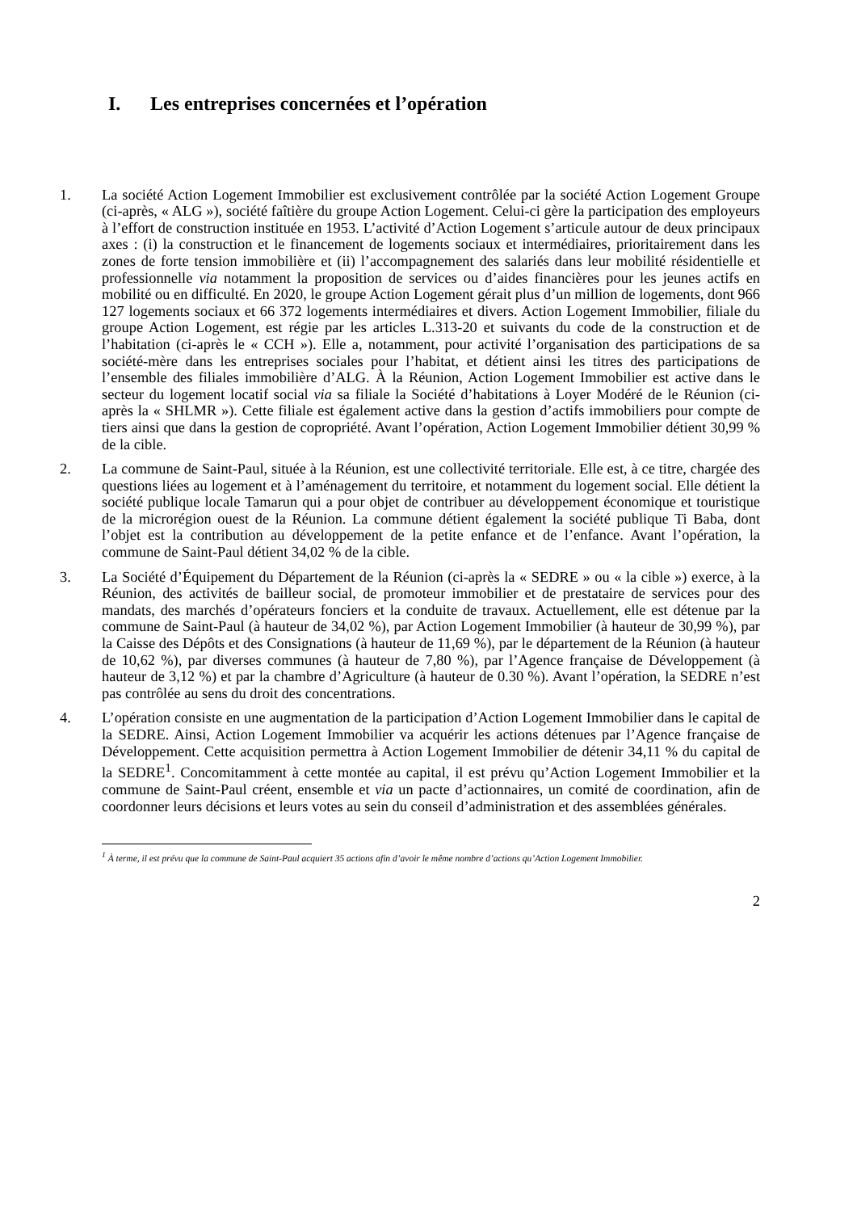I. Les entreprises concernées et l’opération
1. La société Action Logement Immobilier est exclusivement contrôlée par la société Action Logement Groupe (ci-après, « ALG »), société faîtière du groupe Action Logement. Celui-ci gère la participation des employeurs à l’effort de construction instituée en 1953. L’activité d’Action Logement s’articule autour de deux principaux axes : (i) la construction et le financement de logements sociaux et intermédiaires, prioritairement dans les zones de forte tension immobilière et (ii) l’accompagnement des salariés dans leur mobilité résidentielle et professionnelle via notamment la proposition de services ou d’aides financières pour les jeunes actifs en mobilité ou en difficulté. En 2020, le groupe Action Logement gérait plus d’un million de logements, dont 966 127 logements sociaux et 66 372 logements intermédiaires et divers. Action Logement Immobilier, filiale du groupe Action Logement, est régie par les articles L.313-20 et suivants du code de la construction et de l’habitation (ci-après le « CCH »). Elle a, notamment, pour activité l’organisation des participations de sa société-mère dans les entreprises sociales pour l’habitat, et détient ainsi les titres des participations de l’ensemble des filiales immobilière d’ALG. À la Réunion, Action Logement Immobilier est active dans le secteur du logement locatif social via sa filiale la Société d’habitations à Loyer Modéré de le Réunion (ci-après la « SHLMR »). Cette filiale est également active dans la gestion d’actifs immobiliers pour compte de tiers ainsi que dans la gestion de copropriété. Avant l’opération, Action Logement Immobilier détient 30,99 % de la cible.
2. La commune de Saint-Paul, située à la Réunion, est une collectivité territoriale. Elle est, à ce titre, chargée des questions liées au logement et à l’aménagement du territoire, et notamment du logement social. Elle détient la société publique locale Tamarun qui a pour objet de contribuer au développement économique et touristique de la microrégion ouest de la Réunion. La commune détient également la société publique Ti Baba, dont l’objet est la contribution au développement de la petite enfance et de l’enfance. Avant l’opération, la commune de Saint-Paul détient 34,02 % de la cible.
3. La Société d’Équipement du Département de la Réunion (ci-après la « SEDRE » ou « la cible ») exerce, à la Réunion, des activités de bailleur social, de promoteur immobilier et de prestataire de services pour des mandats, des marchés d’opérateurs fonciers et la conduite de travaux. Actuellement, elle est détenue par la commune de Saint-Paul (à hauteur de 34,02 %), par Action Logement Immobilier (à hauteur de 30,99 %), par la Caisse des Dépôts et des Consignations (à hauteur de 11,69 %), par le département de la Réunion (à hauteur de 10,62 %), par diverses communes (à hauteur de 7,80 %), par l’Agence française de Développement (à hauteur de 3,12 %) et par la chambre d’Agriculture (à hauteur de 0.30 %). Avant l’opération, la SEDRE n’est pas contrôlée au sens du droit des concentrations.
4. L’opération consiste en une augmentation de la participation d’Action Logement Immobilier dans le capital de la SEDRE. Ainsi, Action Logement Immobilier va acquérir les actions détenues par l’Agence française de Développement. Cette acquisition permettra à Action Logement Immobilier de détenir 34,11 % du capital de la SEDRE<sup>1</sup>. Concomitamment à cette montée au capital, il est prévu qu’Action Logement Immobilier et la commune de Saint-Paul créent, ensemble et via un pacte d’actionnaires, un comité de coordination, afin de coordonner leurs décisions et leurs votes au sein du conseil d’administration et des assemblées générales.
<sup>1</sup> À terme, il est prévu que la commune de Saint-Paul acquiert 35 actions afin d’avoir le même nombre d’actions qu’Action Logement Immobilier.
2